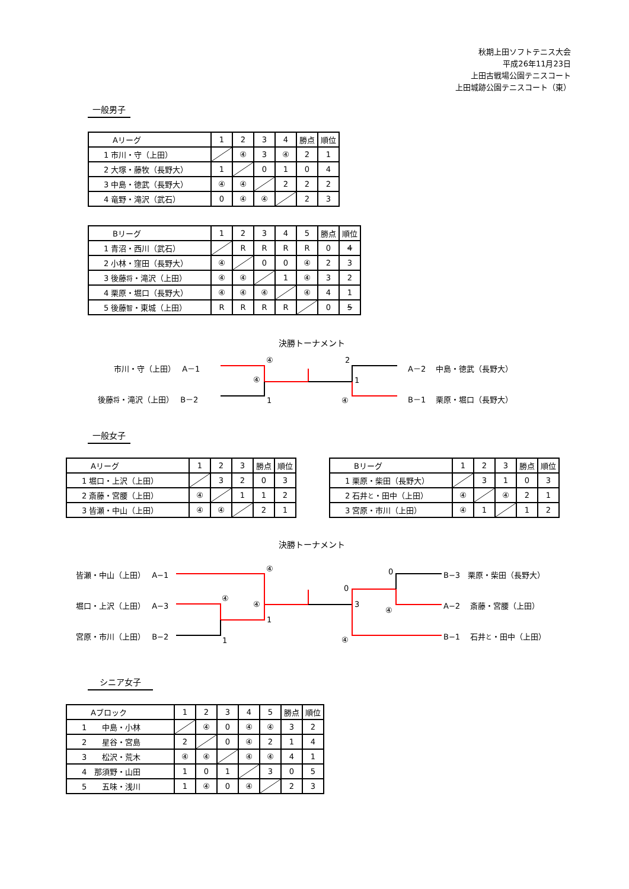秋期上田ソフトテニス大会
平成26年11月23日
上田古戦場公園テニスコート
上田城跡公園テニスコート（東）
一般男子
| Aリーグ | 1 | 2 | 3 | 4 | 勝点 | 順位 |
| --- | --- | --- | --- | --- | --- | --- |
| 1 市川・守（上田） | | ④ | 3 | ④ | 2 | 1 |
| 2 大塚・藤牧（長野大） | 1 | | 0 | 1 | 0 | 4 |
| 3 中島・徳武（長野大） | ④ | ④ | | 2 | 2 | 2 |
| 4 竜野・滝沢（武石） | 0 | ④ | ④ | | 2 | 3 |
| Bリーグ | 1 | 2 | 3 | 4 | 5 | 勝点 | 順位 |
| --- | --- | --- | --- | --- | --- | --- | --- |
| 1 青沼・西川（武石） | | R | R | R | R | 0 | 4 |
| 2 小林・窪田（長野大） | ④ | | 0 | 0 | ④ | 2 | 3 |
| 3 後藤 将 ・滝沢（上田） | ④ | ④ | | 1 | ④ | 3 | 2 |
| 4 栗原・堀口（長野大） | ④ | ④ | ④ | | ④ | 4 | 1 |
| 5 後藤 智 ・東城（上田） | R | R | R | R | | 0 | 5 |
決勝トーナメント
市川・守（上田）　 A－1
後藤将・滝沢（上田）　 B－2
④
④
1
2
1
④
A－2　 中島・徳武（長野大）
B－1　 栗原・堀口（長野大）
一般女子
| Aリーグ | 1 | 2 | 3 | 勝点 | 順位 |
| --- | --- | --- | --- | --- | --- |
| 1 堀口・上沢（上田） | | 3 | 2 | 0 | 3 |
| 2 斎藤・宮腰（上田） | ④ | | 1 | 1 | 2 |
| 3 皆瀬・中山（上田） | ④ | ④ | | 2 | 1 |
| Bリーグ | 1 | 2 | 3 | 勝点 | 順位 |
| --- | --- | --- | --- | --- | --- |
| 1 栗原・柴田（長野大） | | 3 | 1 | 0 | 3 |
| 2 石井 と ・田中（上田） | ④ | | ④ | 2 | 1 |
| 3 宮原・市川（上田） | ④ | 1 | | 1 | 2 |
決勝トーナメント
皆瀬・中山（上田）　 A−1
堀口・上沢（上田）　 A−3
宮原・市川（上田）　 B−2
④
④
④
1
1
0
0
3
④
④
B−3　栗原・柴田（長野大）
A−2　 斎藤・宮腰（上田）
B−1　 石井と・田中（上田）
シニア女子
| Aブロック | 1 | 2 | 3 | 4 | 5 | 勝点 | 順位 |
| --- | --- | --- | --- | --- | --- | --- | --- |
| 1 中島・小林 | | ④ | 0 | ④ | ④ | 3 | 2 |
| 2 星谷・宮島 | 2 | | 0 | ④ | 2 | 1 | 4 |
| 3 松沢・荒木 | ④ | ④ | | ④ | ④ | 4 | 1 |
| 4 那須野・山田 | 1 | 0 | 1 | | 3 | 0 | 5 |
| 5 五味・浅川 | 1 | ④ | 0 | ④ | | 2 | 3 |